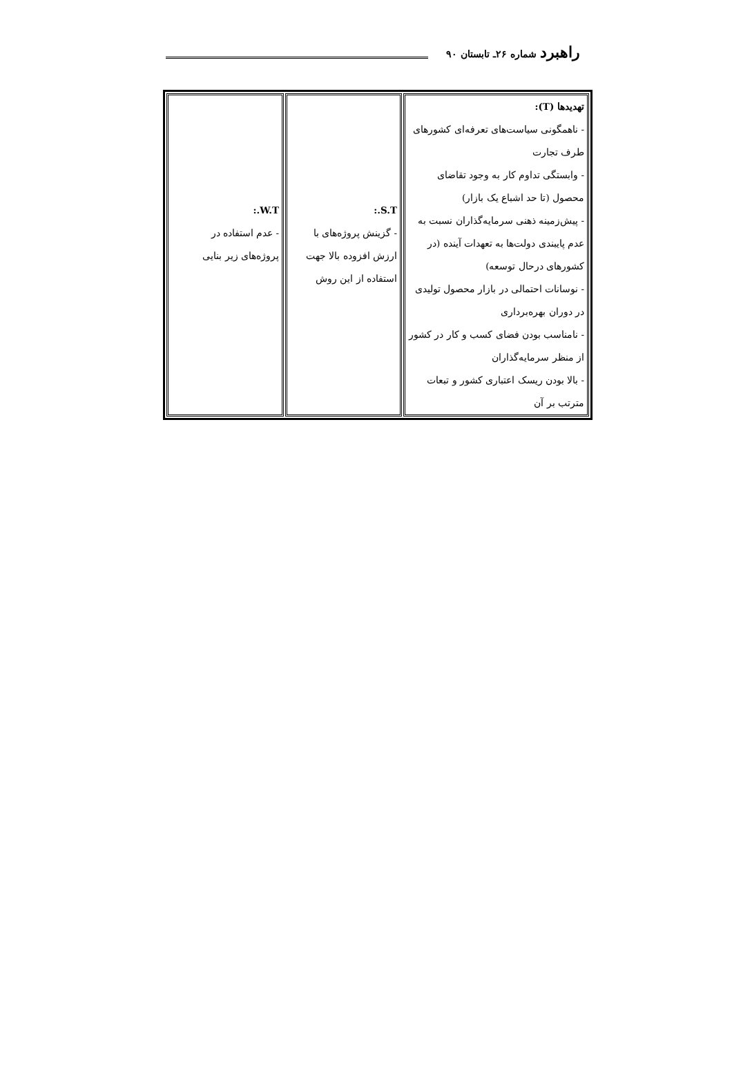راهبرد شماره ۲۶ـ تابستان ۹۰
| تهدیدها (T): - ناهمگونی سیاست‌های تعرفه‌ای کشورهای طرف تجارت - وابستگی تداوم کار به وجود تقاضای محصول (تا حد اشباع یک بازار) - پیش‌زمینه ذهنی سرمایه‌گذاران نسبت به عدم پایبندی دولت‌ها به تعهدات آینده (در کشورهای درحال توسعه) - نوسانات احتمالی در بازار محصول تولیدی در دوران بهره‌برداری - نامناسب بودن فضای کسب و کار در کشور از منظر سرمایه‌گذاران - بالا بودن ریسک اعتباری کشور و تبعات مترتب بر آن | S.T.: - گزینش پروژه‌های با ارزش افزوده بالا جهت استفاده از این روش | W.T.: - عدم استفاده در پروژه‌های زیر بنایی |